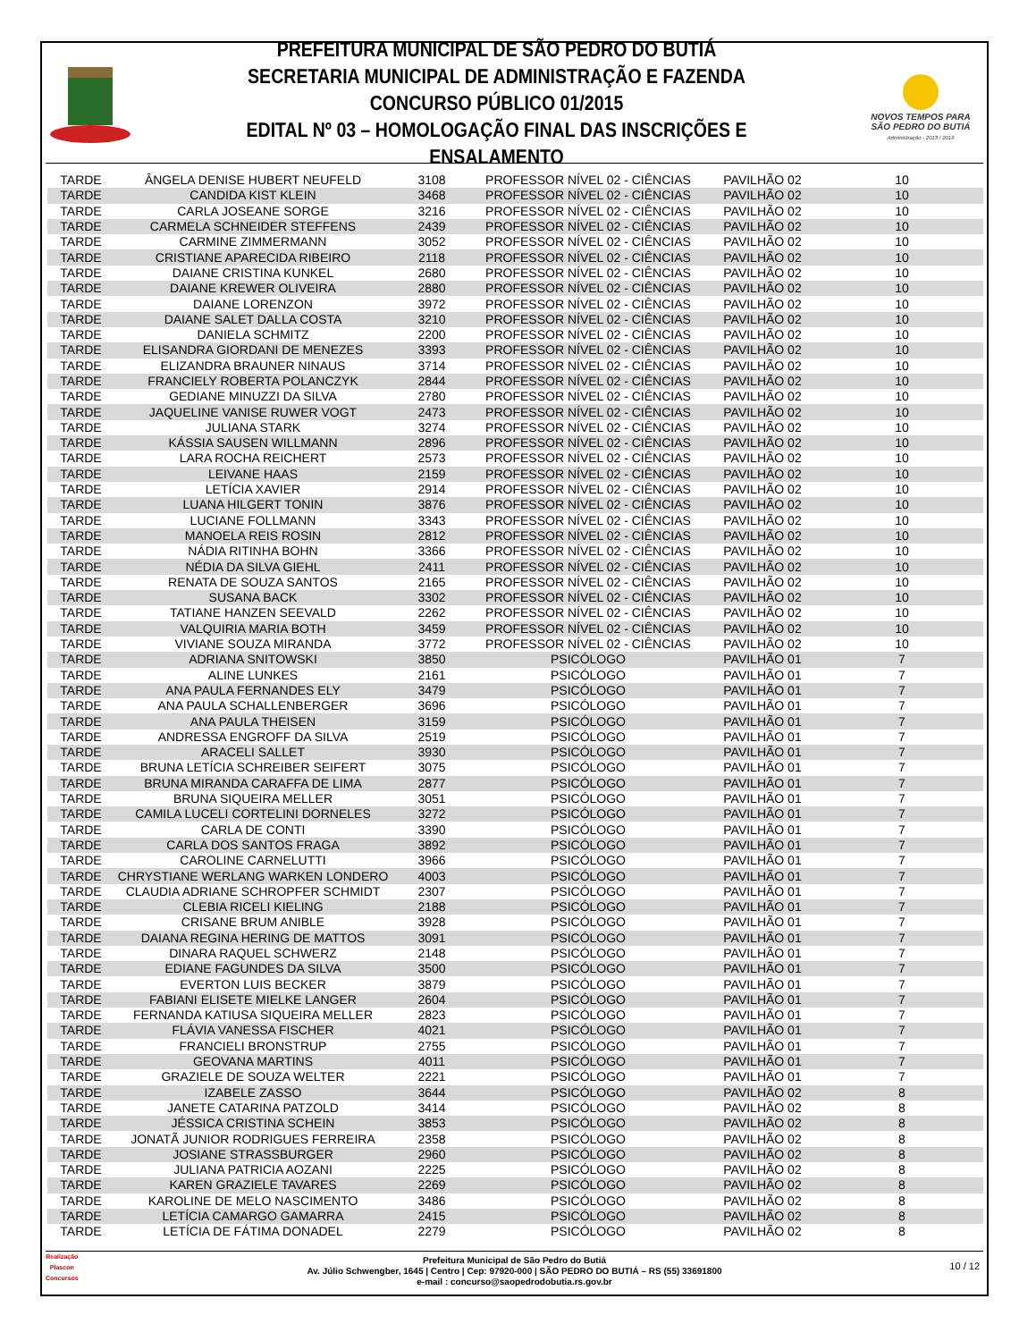PREFEITURA MUNICIPAL DE SÃO PEDRO DO BUTIÁ
SECRETARIA MUNICIPAL DE ADMINISTRAÇÃO E FAZENDA
CONCURSO PÚBLICO 01/2015
EDITAL Nº 03 – HOMOLOGAÇÃO FINAL DAS INSCRIÇÕES E ENSALAMENTO
NOVOS TEMPOS PARA
SÃO PEDRO DO BUTIÁ
Administração - 2013 / 2016
| TARDE | ÂNGELA DENISE HUBERT NEUFELD | 3108 | PROFESSOR NÍVEL 02 - CIÊNCIAS | PAVILHÃO 02 | 10 |
| TARDE | CANDIDA KIST KLEIN | 3468 | PROFESSOR NÍVEL 02 - CIÊNCIAS | PAVILHÃO 02 | 10 |
| TARDE | CARLA JOSEANE SORGE | 3216 | PROFESSOR NÍVEL 02 - CIÊNCIAS | PAVILHÃO 02 | 10 |
| TARDE | CARMELA SCHNEIDER STEFFENS | 2439 | PROFESSOR NÍVEL 02 - CIÊNCIAS | PAVILHÃO 02 | 10 |
| TARDE | CARMINE ZIMMERMANN | 3052 | PROFESSOR NÍVEL 02 - CIÊNCIAS | PAVILHÃO 02 | 10 |
| TARDE | CRISTIANE APARECIDA RIBEIRO | 2118 | PROFESSOR NÍVEL 02 - CIÊNCIAS | PAVILHÃO 02 | 10 |
| TARDE | DAIANE CRISTINA KUNKEL | 2680 | PROFESSOR NÍVEL 02 - CIÊNCIAS | PAVILHÃO 02 | 10 |
| TARDE | DAIANE KREWER OLIVEIRA | 2880 | PROFESSOR NÍVEL 02 - CIÊNCIAS | PAVILHÃO 02 | 10 |
| TARDE | DAIANE LORENZON | 3972 | PROFESSOR NÍVEL 02 - CIÊNCIAS | PAVILHÃO 02 | 10 |
| TARDE | DAIANE SALET DALLA COSTA | 3210 | PROFESSOR NÍVEL 02 - CIÊNCIAS | PAVILHÃO 02 | 10 |
| TARDE | DANIELA SCHMITZ | 2200 | PROFESSOR NÍVEL 02 - CIÊNCIAS | PAVILHÃO 02 | 10 |
| TARDE | ELISANDRA GIORDANI DE MENEZES | 3393 | PROFESSOR NÍVEL 02 - CIÊNCIAS | PAVILHÃO 02 | 10 |
| TARDE | ELIZANDRA BRAUNER NINAUS | 3714 | PROFESSOR NÍVEL 02 - CIÊNCIAS | PAVILHÃO 02 | 10 |
| TARDE | FRANCIELY ROBERTA POLANCZYK | 2844 | PROFESSOR NÍVEL 02 - CIÊNCIAS | PAVILHÃO 02 | 10 |
| TARDE | GEDIANE MINUZZI DA SILVA | 2780 | PROFESSOR NÍVEL 02 - CIÊNCIAS | PAVILHÃO 02 | 10 |
| TARDE | JAQUELINE VANISE RUWER VOGT | 2473 | PROFESSOR NÍVEL 02 - CIÊNCIAS | PAVILHÃO 02 | 10 |
| TARDE | JULIANA STARK | 3274 | PROFESSOR NÍVEL 02 - CIÊNCIAS | PAVILHÃO 02 | 10 |
| TARDE | KÁSSIA SAUSEN WILLMANN | 2896 | PROFESSOR NÍVEL 02 - CIÊNCIAS | PAVILHÃO 02 | 10 |
| TARDE | LARA ROCHA REICHERT | 2573 | PROFESSOR NÍVEL 02 - CIÊNCIAS | PAVILHÃO 02 | 10 |
| TARDE | LEIVANE HAAS | 2159 | PROFESSOR NÍVEL 02 - CIÊNCIAS | PAVILHÃO 02 | 10 |
| TARDE | LETÍCIA XAVIER | 2914 | PROFESSOR NÍVEL 02 - CIÊNCIAS | PAVILHÃO 02 | 10 |
| TARDE | LUANA HILGERT TONIN | 3876 | PROFESSOR NÍVEL 02 - CIÊNCIAS | PAVILHÃO 02 | 10 |
| TARDE | LUCIANE FOLLMANN | 3343 | PROFESSOR NÍVEL 02 - CIÊNCIAS | PAVILHÃO 02 | 10 |
| TARDE | MANOELA REIS ROSIN | 2812 | PROFESSOR NÍVEL 02 - CIÊNCIAS | PAVILHÃO 02 | 10 |
| TARDE | NÁDIA RITINHA BOHN | 3366 | PROFESSOR NÍVEL 02 - CIÊNCIAS | PAVILHÃO 02 | 10 |
| TARDE | NÉDIA DA SILVA GIEHL | 2411 | PROFESSOR NÍVEL 02 - CIÊNCIAS | PAVILHÃO 02 | 10 |
| TARDE | RENATA DE SOUZA SANTOS | 2165 | PROFESSOR NÍVEL 02 - CIÊNCIAS | PAVILHÃO 02 | 10 |
| TARDE | SUSANA BACK | 3302 | PROFESSOR NÍVEL 02 - CIÊNCIAS | PAVILHÃO 02 | 10 |
| TARDE | TATIANE HANZEN SEEVALD | 2262 | PROFESSOR NÍVEL 02 - CIÊNCIAS | PAVILHÃO 02 | 10 |
| TARDE | VALQUIRIA MARIA BOTH | 3459 | PROFESSOR NÍVEL 02 - CIÊNCIAS | PAVILHÃO 02 | 10 |
| TARDE | VIVIANE SOUZA MIRANDA | 3772 | PROFESSOR NÍVEL 02 - CIÊNCIAS | PAVILHÃO 02 | 10 |
| TARDE | ADRIANA SNITOWSKI | 3850 | PSICÓLOGO | PAVILHÃO 01 | 7 |
| TARDE | ALINE LUNKES | 2161 | PSICÓLOGO | PAVILHÃO 01 | 7 |
| TARDE | ANA PAULA FERNANDES ELY | 3479 | PSICÓLOGO | PAVILHÃO 01 | 7 |
| TARDE | ANA PAULA SCHALLENBERGER | 3696 | PSICÓLOGO | PAVILHÃO 01 | 7 |
| TARDE | ANA PAULA THEISEN | 3159 | PSICÓLOGO | PAVILHÃO 01 | 7 |
| TARDE | ANDRESSA ENGROFF DA SILVA | 2519 | PSICÓLOGO | PAVILHÃO 01 | 7 |
| TARDE | ARACELI SALLET | 3930 | PSICÓLOGO | PAVILHÃO 01 | 7 |
| TARDE | BRUNA LETÍCIA SCHREIBER SEIFERT | 3075 | PSICÓLOGO | PAVILHÃO 01 | 7 |
| TARDE | BRUNA MIRANDA CARAFFA DE LIMA | 2877 | PSICÓLOGO | PAVILHÃO 01 | 7 |
| TARDE | BRUNA SIQUEIRA MELLER | 3051 | PSICÓLOGO | PAVILHÃO 01 | 7 |
| TARDE | CAMILA LUCELI CORTELINI DORNELES | 3272 | PSICÓLOGO | PAVILHÃO 01 | 7 |
| TARDE | CARLA DE CONTI | 3390 | PSICÓLOGO | PAVILHÃO 01 | 7 |
| TARDE | CARLA DOS SANTOS FRAGA | 3892 | PSICÓLOGO | PAVILHÃO 01 | 7 |
| TARDE | CAROLINE CARNELUTTI | 3966 | PSICÓLOGO | PAVILHÃO 01 | 7 |
| TARDE | CHRYSTIANE WERLANG WARKEN LONDERO | 4003 | PSICÓLOGO | PAVILHÃO 01 | 7 |
| TARDE | CLAUDIA ADRIANE SCHROPFER SCHMIDT | 2307 | PSICÓLOGO | PAVILHÃO 01 | 7 |
| TARDE | CLEBIA RICELI KIELING | 2188 | PSICÓLOGO | PAVILHÃO 01 | 7 |
| TARDE | CRISANE BRUM ANIBLE | 3928 | PSICÓLOGO | PAVILHÃO 01 | 7 |
| TARDE | DAIANA REGINA HERING DE MATTOS | 3091 | PSICÓLOGO | PAVILHÃO 01 | 7 |
| TARDE | DINARA RAQUEL SCHWERZ | 2148 | PSICÓLOGO | PAVILHÃO 01 | 7 |
| TARDE | EDIANE FAGUNDES DA SILVA | 3500 | PSICÓLOGO | PAVILHÃO 01 | 7 |
| TARDE | EVERTON LUIS BECKER | 3879 | PSICÓLOGO | PAVILHÃO 01 | 7 |
| TARDE | FABIANI ELISETE MIELKE LANGER | 2604 | PSICÓLOGO | PAVILHÃO 01 | 7 |
| TARDE | FERNANDA KATIUSA SIQUEIRA MELLER | 2823 | PSICÓLOGO | PAVILHÃO 01 | 7 |
| TARDE | FLÁVIA VANESSA FISCHER | 4021 | PSICÓLOGO | PAVILHÃO 01 | 7 |
| TARDE | FRANCIELI BRONSTRUP | 2755 | PSICÓLOGO | PAVILHÃO 01 | 7 |
| TARDE | GEOVANA MARTINS | 4011 | PSICÓLOGO | PAVILHÃO 01 | 7 |
| TARDE | GRAZIELE DE SOUZA WELTER | 2221 | PSICÓLOGO | PAVILHÃO 01 | 7 |
| TARDE | IZABELE ZASSO | 3644 | PSICÓLOGO | PAVILHÃO 02 | 8 |
| TARDE | JANETE CATARINA PATZOLD | 3414 | PSICÓLOGO | PAVILHÃO 02 | 8 |
| TARDE | JÉSSICA CRISTINA SCHEIN | 3853 | PSICÓLOGO | PAVILHÃO 02 | 8 |
| TARDE | JONATÃ JUNIOR RODRIGUES FERREIRA | 2358 | PSICÓLOGO | PAVILHÃO 02 | 8 |
| TARDE | JOSIANE STRASSBURGER | 2960 | PSICÓLOGO | PAVILHÃO 02 | 8 |
| TARDE | JULIANA PATRICIA AOZANI | 2225 | PSICÓLOGO | PAVILHÃO 02 | 8 |
| TARDE | KAREN GRAZIELE TAVARES | 2269 | PSICÓLOGO | PAVILHÃO 02 | 8 |
| TARDE | KAROLINE DE MELO NASCIMENTO | 3486 | PSICÓLOGO | PAVILHÃO 02 | 8 |
| TARDE | LETÍCIA CAMARGO GAMARRA | 2415 | PSICÓLOGO | PAVILHÃO 02 | 8 |
| TARDE | LETÍCIA DE FÁTIMA DONADEL | 2279 | PSICÓLOGO | PAVILHÃO 02 | 8 |
Realização
Plascon
Concursos
Prefeitura Municipal de São Pedro do Butiá
Av. Júlio Schwengber, 1645 | Centro | Cep: 97920-000 | SÃO PEDRO DO BUTIÁ – RS (55) 33691800
e-mail : concurso@saopedrodobutia.rs.gov.br
10 / 12